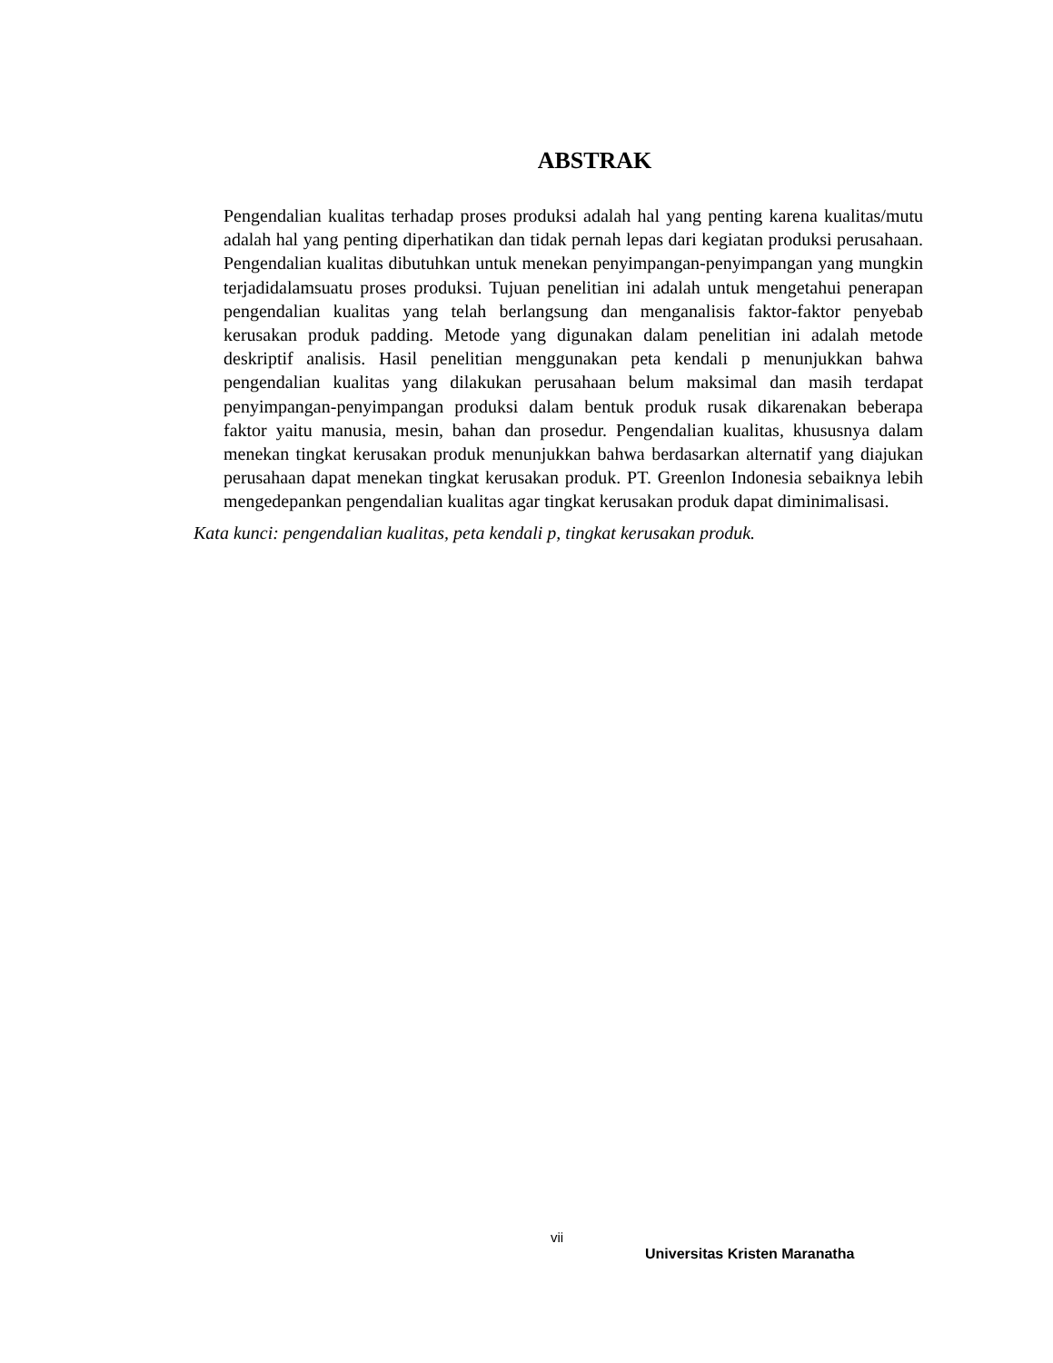ABSTRAK
Pengendalian kualitas terhadap proses produksi adalah hal yang penting karena kualitas/mutu adalah hal yang penting diperhatikan dan tidak pernah lepas dari kegiatan produksi perusahaan. Pengendalian kualitas dibutuhkan untuk menekan penyimpangan-penyimpangan yang mungkin terjadidalamsuatu proses produksi. Tujuan penelitian ini adalah untuk mengetahui penerapan pengendalian kualitas yang telah berlangsung dan menganalisis faktor-faktor penyebab kerusakan produk padding. Metode yang digunakan dalam penelitian ini adalah metode deskriptif analisis. Hasil penelitian menggunakan peta kendali p menunjukkan bahwa pengendalian kualitas yang dilakukan perusahaan belum maksimal dan masih terdapat penyimpangan-penyimpangan produksi dalam bentuk produk rusak dikarenakan beberapa faktor yaitu manusia, mesin, bahan dan prosedur. Pengendalian kualitas, khususnya dalam menekan tingkat kerusakan produk menunjukkan bahwa berdasarkan alternatif yang diajukan perusahaan dapat menekan tingkat kerusakan produk. PT. Greenlon Indonesia sebaiknya lebih mengedepankan pengendalian kualitas agar tingkat kerusakan produk dapat diminimalisasi.
Kata kunci: pengendalian kualitas, peta kendali p, tingkat kerusakan produk.
vii
Universitas Kristen Maranatha